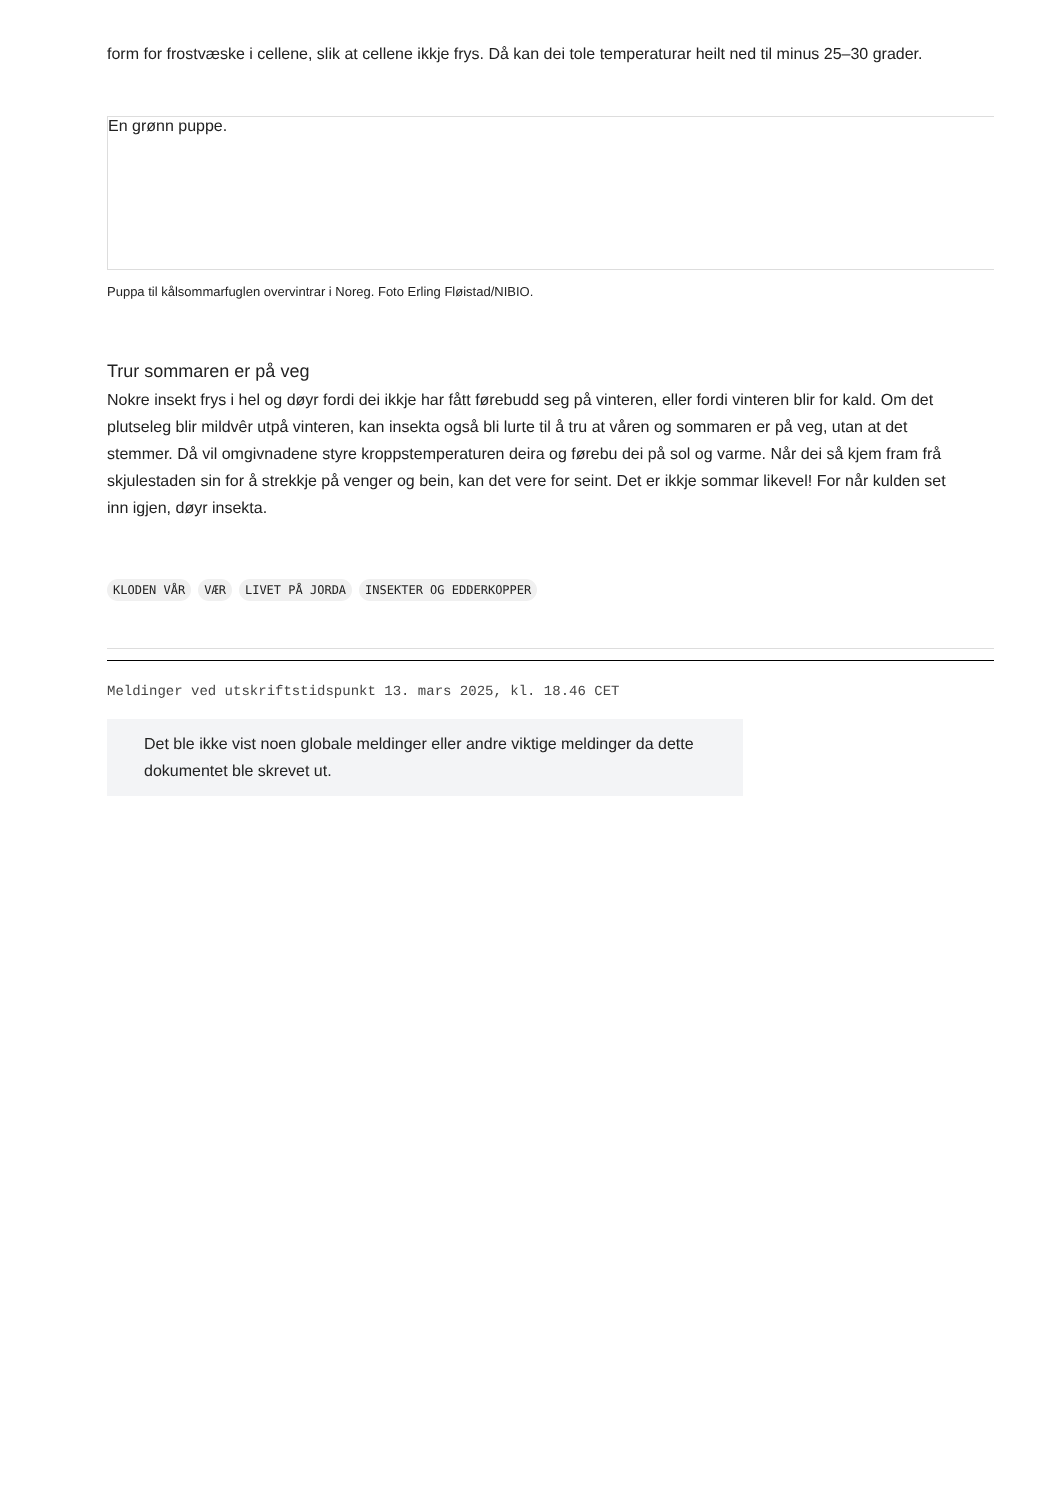form for frostvæske i cellene, slik at cellene ikkje frys. Då kan dei tole temperaturar heilt ned til minus 25–30 grader.
En grønn puppe.
Puppa til kålsommarfuglen overvintrar i Noreg. Foto Erling Fløistad/NIBIO.
Trur sommaren er på veg
Nokre insekt frys i hel og døyr fordi dei ikkje har fått førebudd seg på vinteren, eller fordi vinteren blir for kald. Om det
plutseleg blir mildvêr utpå vinteren, kan insekta også bli lurte til å tru at våren og sommaren er på veg, utan at det
stemmer. Då vil omgivnadene styre kroppstemperaturen deira og førebu dei på sol og varme. Når dei så kjem fram frå
skjulestaden sin for å strekkje på venger og bein, kan det vere for seint. Det er ikkje sommar likevel! For når kulden set
inn igjen, døyr insekta.
KLODEN VÅR VÆR LIVET PÅ JORDA INSEKTER OG EDDERKOPPER
Meldinger ved utskriftstidspunkt 13. mars 2025, kl. 18.46 CET
Det ble ikke vist noen globale meldinger eller andre viktige meldinger da dette dokumentet ble skrevet ut.